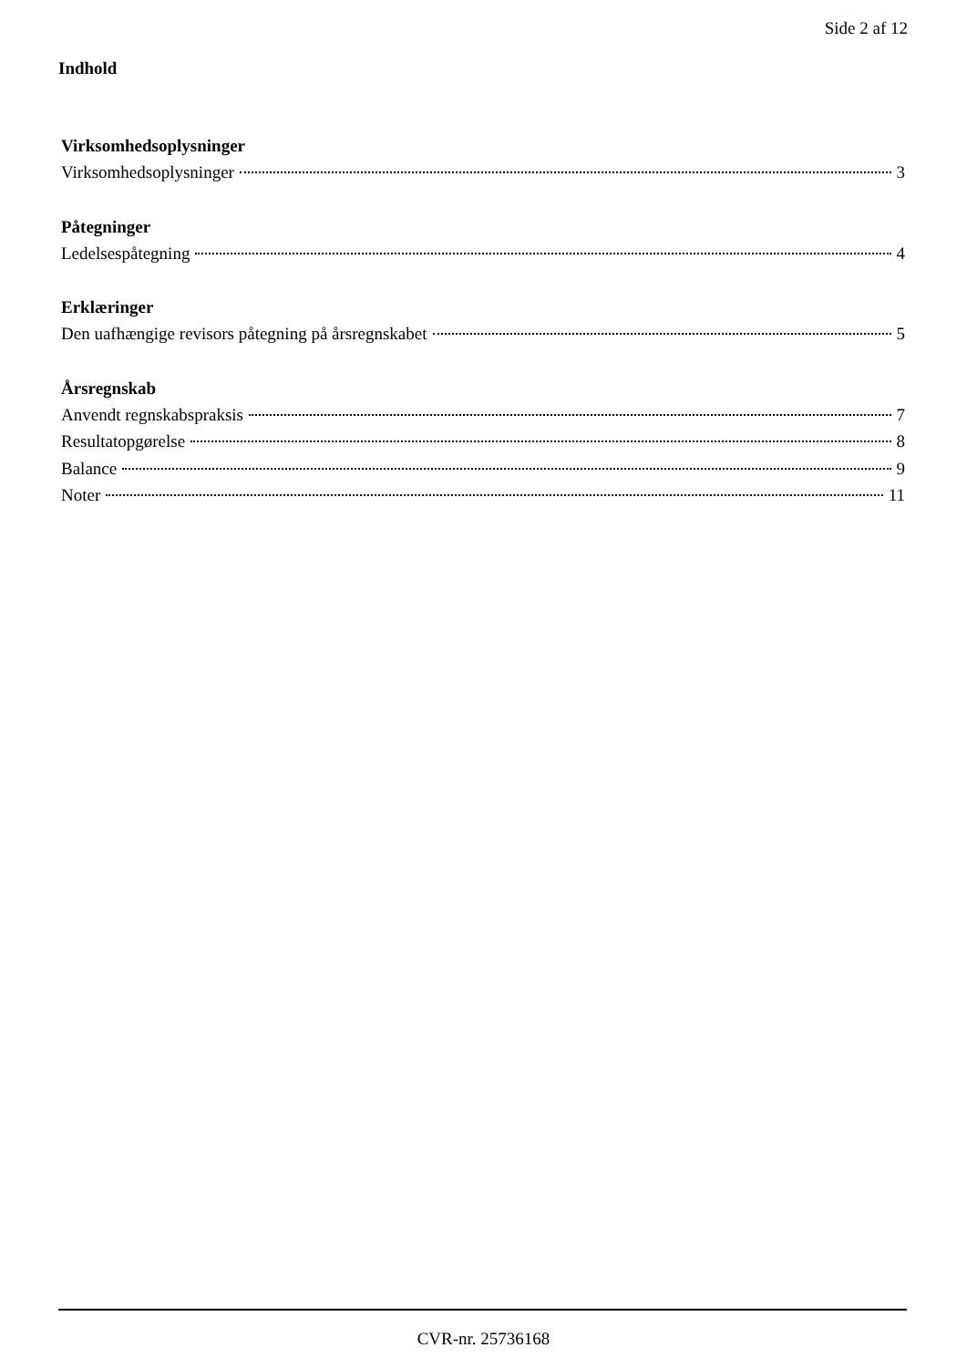Side 2 af 12
Indhold
Virksomhedsoplysninger
Virksomhedsoplysninger 3
Påtegninger
Ledelsespåtegning 4
Erklæringer
Den uafhængige revisors påtegning på årsregnskabet 5
Årsregnskab
Anvendt regnskabspraksis 7
Resultatopgørelse 8
Balance 9
Noter 11
CVR-nr. 25736168